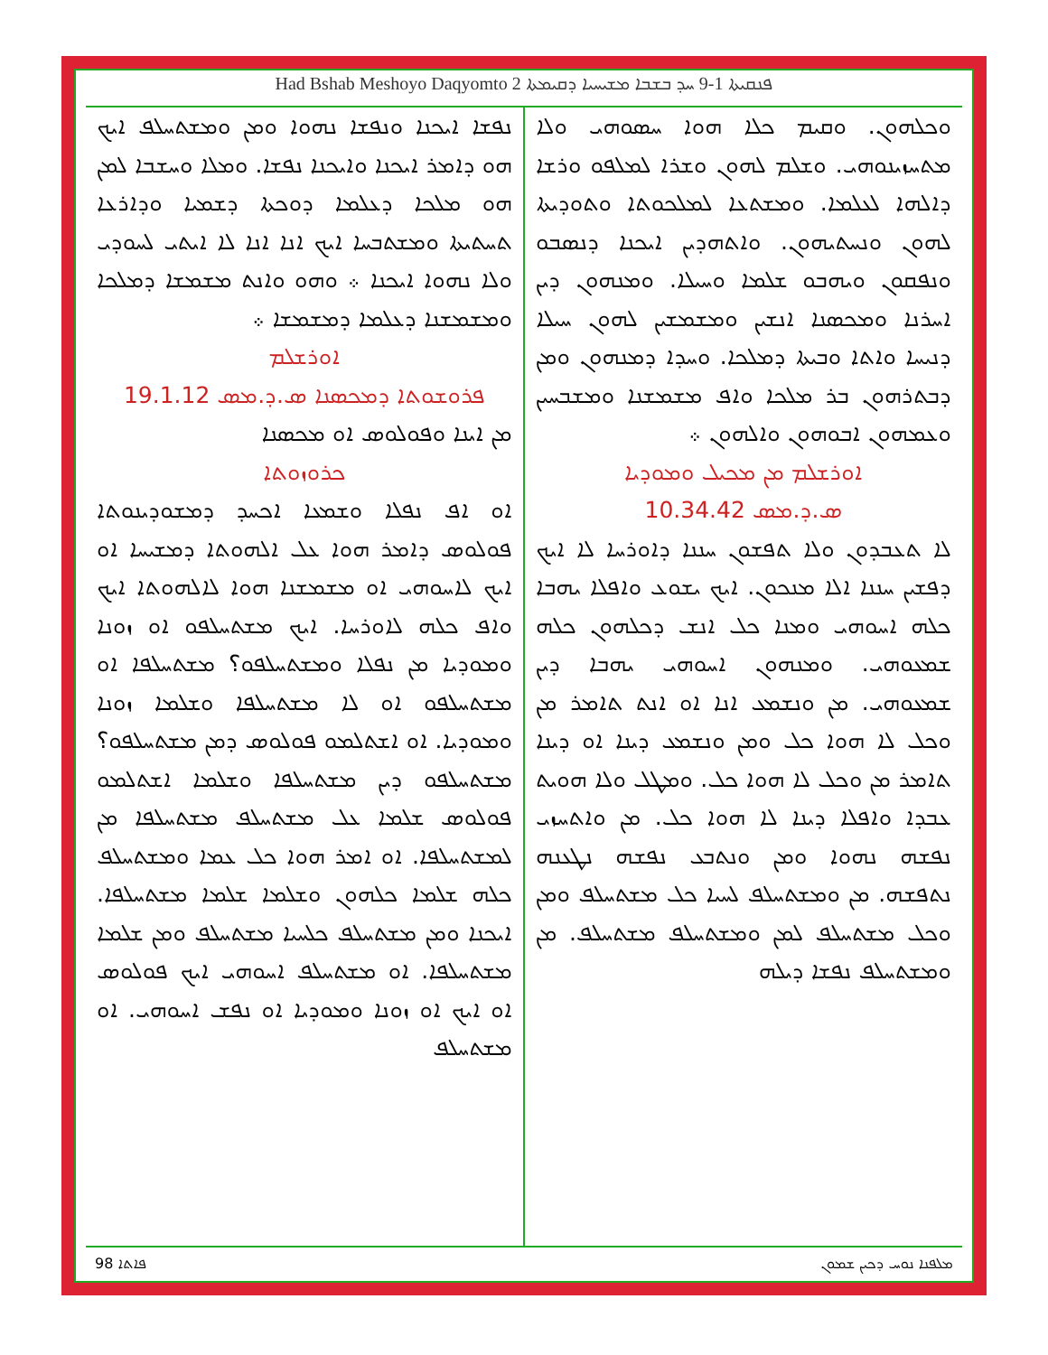Had Bshab Meshoyo Daqyomto 2 ܦܢܩܝܬܐ 1-9 ܚܕ ܒܫܒܐ ܡܫܝܚܝܐ ܕܩܝܡܬܐ
ܘܟܠܗܘܢ. ܘܩܝܡ ܟܠܐ ܗܘܐ ܚܣܘܗܝ ܘܠܐ ܡܬܚܙܝܢܘܗܝ. ܘܫܠܡ ܠܗܘܢ ܘܫܪܐ ܠܡܠܦܘ ܘܪܫܐ ܕܐܠܗܐ ܠܥܠܡܐ. ܘܡܫܬܥܐ ܠܡܠܟܘܬܐ ܘܬܘܕܝܬܐ ܠܗܘܢ ܘܢܚܬܝܗܘܢ. ܘܐܬܗܕܝܢ ܐܝܟܢܐ ܕܢܣܒܘ ܘܢܦܩܘܢ ܘܝܗܒܘ ܫܠܡܐ ܘܚܝܠܐ. ܘܡܢܗܘܢ ܕܝܢ ܐܚܪܢܐ ܘܡܟܣܢܐ ܐܢܫܝܢ ܘܡܫܡܫܝܢ ܠܗܘܢ ܚܝܠܐ ܕܢܝܚܐ ܘܐܬܐ ܘܒܝܬܐ ܕܡܠܟܐ. ܘܚܕܐ ܕܡܢܗܘܢ ܘܡܢ ܕܒܬܪܗܘܢ ܒܪ ܡܠܟܐ ܘܐܦ ܡܫܡܫܢܐ ܘܡܫܒܚܝܢ ܘܥܡܗܘܢ ܐܒܘܗܘܢ ܘܐܠܗܘܢ ܀
ܐܘܪܫܠܡ ܡܢ ܡܟܝܠ ܘܡܘܕܝܐ
ܣ.ܕ.ܡܣ 10.34.42
ܠܐ ܬܥܒܕܘܢ ܘܠܐ ܬܦܫܘܢ ܚܢܢܐ ܕܐܘܪܚܐ ܠܐ ܐܝܟ ܕܦܫܝܢ ܚܢܢܐ ܐܠܐ ܡܢܟܘܢ. ܐܝܟ ܝܫܘܥ ܘܐܦܠܐ ܝܗܒܐ ܟܠܗ ܐܚܘܗܝ ܘܡܢܐ ܟܠ ܐܢܫ ܕܟܠܗܘܢ ܟܠܗ ܫܡܥܘܗܝ. ܘܡܢܗܘܢ ܐܚܘܗܝ ܝܗܒܐ ܕܝܢ ܫܡܥܘܗܝ. ܡܢ ܘܢܫܡܥ ܐܢܐ ܐܘ ܐܢܬ ܬܐܡܪ ܡܢ ܘܟܠ ܠܐ ܗܘܐ ܟܠ ܘܡܢ ܘܢܫܡܥ ܕܝܢܐ ܐܘ ܕܝܢܐ ܬܐܡܪ ܡܢ ܘܟܠ ܠܐ ܗܘܐ ܟܠ. ܘܡܛܠ ܘܠܐ ܗܘܝܬ ܥܒܕܐ ܘܐܦܠܐ ܕܝܢܐ ܠܐ ܗܘܐ ܟܠ. ܡܢ ܘܐܬܚܙܝ ܢܦܫܗ ܢܗܘܐ ܘܡܢ ܘܢܬܒܥ ܢܦܫܗ ܢܛܥܢܗ ܢܬܦܫܗ. ܡܢ ܘܡܫܬܚܠܦ ܠܚܝܐ ܟܠ ܡܫܬܚܠܦ ܘܡܢ ܘܟܠ ܡܫܬܚܠܦ ܠܡܢ ܘܡܫܬܚܠܦ ܡܫܬܚܠܦ. ܡܢ ܘܡܫܬܚܠܦ ܢܦܫܐ ܕܝܠܗ
ܢܦܫܐ ܐܝܟܢܐ ܘܢܦܫܐ ܢܗܘܐ ܘܡܢ ܘܡܫܬܚܠܦ ܐܝܟ ܗܘ ܕܐܡܪ ܐܝܟܢܐ ܘܐܝܟܢܐ ܢܦܫܐ. ܘܡܠܐ ܘܚܫܒܐ ܠܡܢ ܗܘ ܡܠܟܐ ܕܥܠܡܐ ܕܘܟܬܐ ܕܫܡܝܐ ܘܕܐܪܥܐ ܬܚܬܝܬܐ ܘܡܫܬܒܚܐ ܐܝܟ ܐܢܐ ܐܢܐ ܠܐ ܐܝܬܝ ܠܚܘܕܝ ܘܠܐ ܢܗܘܐ ܐܝܟܢܐ ܀ ܘܗܘ ܘܐܢܬ ܡܫܡܫܐ ܕܡܠܟܐ ܘܡܫܡܫܢܐ ܕܥܠܡܐ ܕܡܫܡܫܐ ܀
ܐܘܪܫܠܡ
ܦܪܘܫܘܬܐ ܕܡܟܣܢܐ ܣ.ܕ.ܡܣ 19.1.12
ܡܢ ܐܝܢܐ ܘܦܘܠܘܣ ܐܘ ܡܟܣܢܐ
ܟܪܘܙܘܬܐ
ܐܘ ܐܦ ܢܦܠܐ ܘܫܡܥܐ ܐܟܚܕ ܕܡܫܘܕܝܢܘܬܐ ܦܘܠܘܣ ܕܐܡܪ ܗܘܐ ܥܠ ܐܠܗܘܬܐ ܕܡܫܝܚܐ ܐܘ ܐܝܟ ܠܐܚܘܗܝ ܐܘ ܡܫܡܫܢܐ ܗܘܐ ܠܐܠܗܘܬܐ ܐܝܟ ܘܐܦ ܟܠܗ ܠܐܘܪܚܐ. ܐܝܟ ܡܫܬܚܠܦܘ ܐܘ ܙܘܢܐ ܘܡܘܕܝܐ ܡܢ ܢܦܠܐ ܘܡܫܬܚܠܦܘ؟ ܡܫܬܚܠܦܐ ܐܘ ܡܫܬܚܠܦܘ ܐܘ ܠܐ ܡܫܬܚܠܦܐ ܘܫܠܡܐ ܙܘܢܐ ܘܡܘܕܝܐ. ܐܘ ܐܫܬܠܡܘ ܦܘܠܘܣ ܕܡܢ ܡܫܬܚܠܦܘ؟ ܡܫܬܚܠܦܘ ܕܝܢ ܡܫܬܚܠܦܐ ܘܫܠܡܐ ܐܫܬܠܡܘ ܦܘܠܘܣ ܫܠܡܐ ܥܠ ܡܫܬܚܠܦ ܡܫܬܚܠܦܐ ܡܢ ܠܡܫܬܚܠܦܐ. ܐܘ ܐܡܪ ܗܘܐ ܟܠ ܥܡܐ ܘܡܫܬܚܠܦ ܟܠܗ ܫܠܡܐ ܟܠܗܘܢ ܘܫܠܡܐ ܫܠܡܐ ܡܫܬܚܠܦܐ. ܐܝܟܢܐ ܘܡܢ ܡܫܬܚܠܦ ܟܠܚܝܐ ܡܫܬܚܠܦ ܘܡܢ ܫܠܡܐ ܡܫܬܚܠܦܐ. ܐܘ ܡܫܬܚܠܦ ܐܚܘܗܝ ܐܝܟ ܦܘܠܘܣ ܐܘ ܐܝܟ ܐܘ ܙܘܢܐ ܘܡܘܕܝܐ ܐܘ ܢܦܫ ܐܚܘܗܝ. ܐܘ ܡܫܬܚܠܦ
98 ܦܐܬܐ ܡܠܦܢܐ ܢܘܚ ܕܟܝܢ ܫܡܘܢ